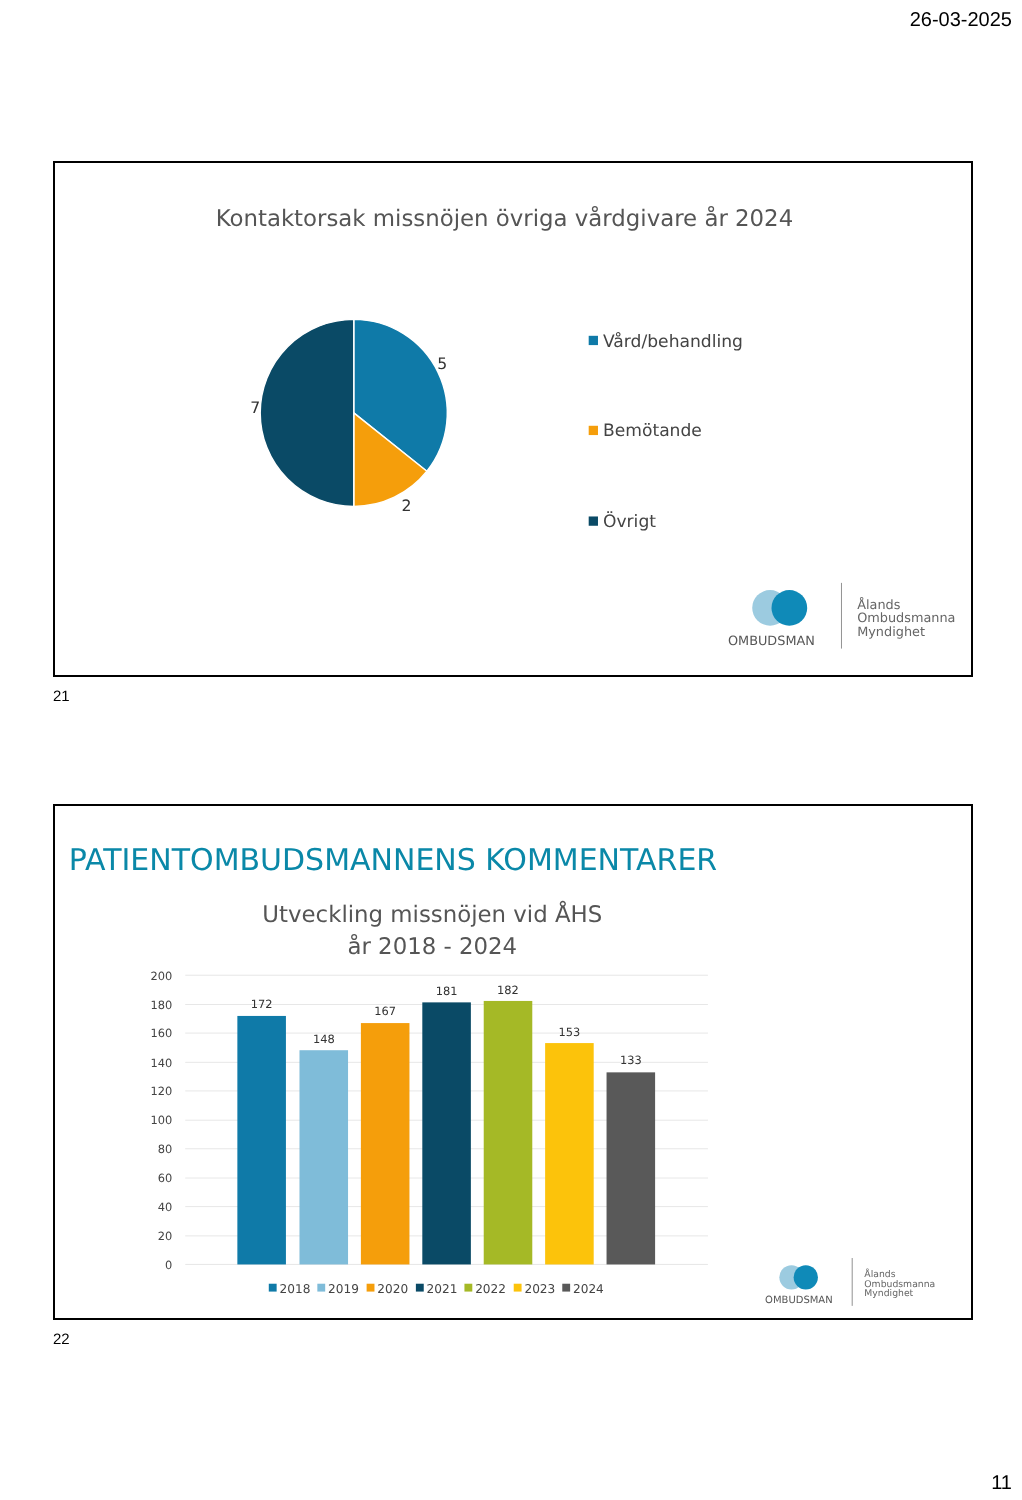26-03-2025
Kontaktorsak missnöjen övriga vårdgivare år 2024
5
2
7
Vård/behandling
Bemötande
Övrigt
OMBUDSMAN
Ålands
Ombudsmanna
Myndighet
21
PATIENTOMBUDSMANNENS KOMMENTARER
Utveckling missnöjen vid ÅHS
år 2018 - 2024
200
180
160
140
120
100
80
60
40
20
0
172
148
167
181
182
153
133
2018
2019
2020
2021
2022
2023
2024
OMBUDSMAN
Ålands
Ombudsmanna
Myndighet
22
11